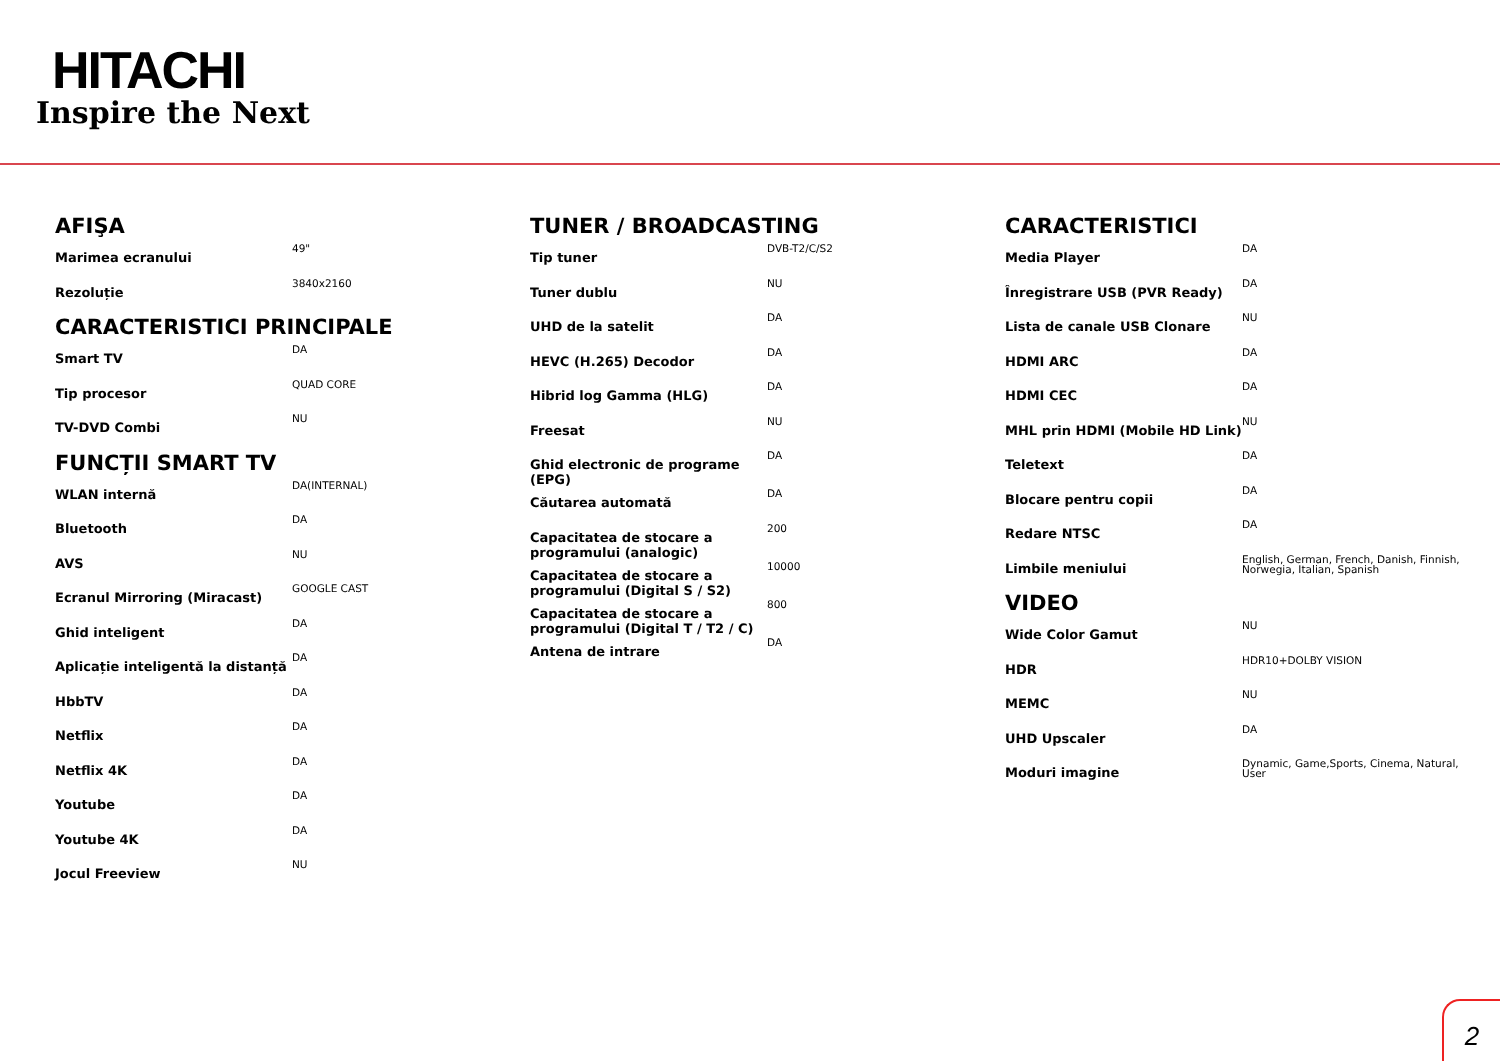HITACHI
Inspire the Next
AFIŞA
| Marimea ecranului | 49" |
| Rezoluție | 3840x2160 |
CARACTERISTICI PRINCIPALE
| Smart TV | DA |
| Tip procesor | QUAD CORE |
| TV-DVD Combi | NU |
FUNCȚII SMART TV
| WLAN internă | DA(INTERNAL) |
| Bluetooth | DA |
| AVS | NU |
| Ecranul Mirroring (Miracast) | GOOGLE CAST |
| Ghid inteligent | DA |
| Aplicație inteligentă la distanță | DA |
| HbbTV | DA |
| Netflix | DA |
| Netflix 4K | DA |
| Youtube | DA |
| Youtube 4K | DA |
| Jocul Freeview | NU |
TUNER / BROADCASTING
| Tip tuner | DVB-T2/C/S2 |
| Tuner dublu | NU |
| UHD de la satelit | DA |
| HEVC (H.265) Decodor | DA |
| Hibrid log Gamma (HLG) | DA |
| Freesat | NU |
| Ghid electronic de programe (EPG) | DA |
| Căutarea automată | DA |
| Capacitatea de stocare a programului (analogic) | 200 |
| Capacitatea de stocare a programului (Digital S / S2) | 10000 |
| Capacitatea de stocare a programului (Digital T / T2 / C) | 800 |
| Antena de intrare | DA |
CARACTERISTICI
| Media Player | DA |
| Înregistrare USB (PVR Ready) | DA |
| Lista de canale USB Clonare | NU |
| HDMI ARC | DA |
| HDMI CEC | DA |
| MHL prin HDMI (Mobile HD Link) | NU |
| Teletext | DA |
| Blocare pentru copii | DA |
| Redare NTSC | DA |
| Limbile meniului | English, German, French, Danish, Finnish, Norwegia, Italian, Spanish |
VIDEO
| Wide Color Gamut | NU |
| HDR | HDR10+DOLBY VISION |
| MEMC | NU |
| UHD Upscaler | DA |
| Moduri imagine | Dynamic, Game,Sports, Cinema, Natural, User |
2